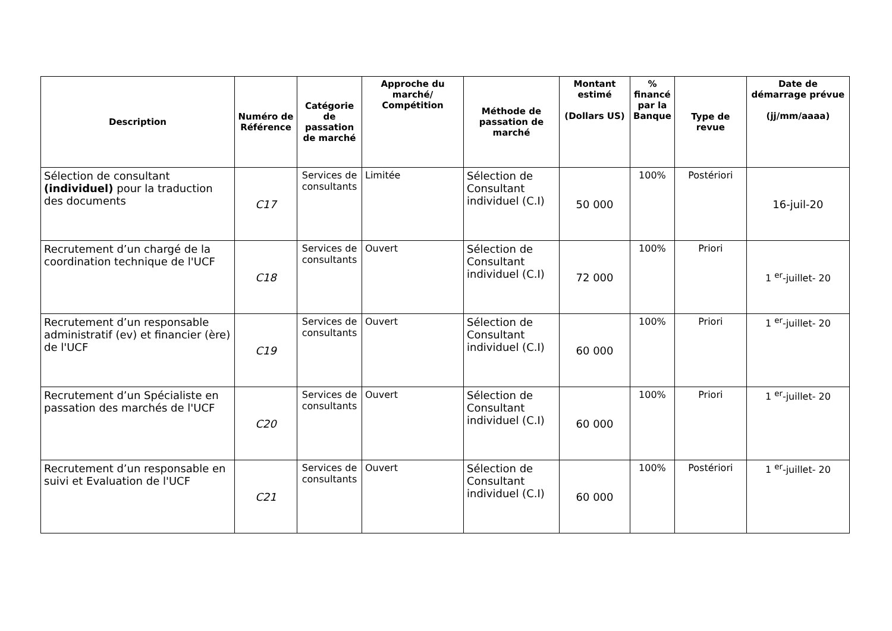| Description | Numéro de Référence | Catégorie de passation de marché | Approche du marché/ Compétition | Méthode de passation de marché | Montant estimé (Dollars US) | % financé par la Banque | Type de revue | Date de démarrage prévue (jj/mm/aaaa) |
| --- | --- | --- | --- | --- | --- | --- | --- | --- |
| Sélection de consultant (individuel) pour la traduction des documents | C17 | Services de consultants | Limitée | Sélection de Consultant individuel (C.I) | 50 000 | 100% | Postériori | 16-juil-20 |
| Recrutement d’un chargé de la coordination technique de l'UCF | C18 | Services de consultants | Ouvert | Sélection de Consultant individuel (C.I) | 72 000 | 100% | Priori | 1 <sup>er</sup>-juillet- 20 |
| Recrutement d’un responsable administratif (ev) et financier (ère) de l'UCF | C19 | Services de consultants | Ouvert | Sélection de Consultant individuel (C.I) | 60 000 | 100% | Priori | 1 <sup>er</sup>-juillet- 20 |
| Recrutement d’un Spécialiste en passation des marchés de l'UCF | C20 | Services de consultants | Ouvert | Sélection de Consultant individuel (C.I) | 60 000 | 100% | Priori | 1 <sup>er</sup>-juillet- 20 |
| Recrutement d’un responsable en suivi et Evaluation de l'UCF | C21 | Services de consultants | Ouvert | Sélection de Consultant individuel (C.I) | 60 000 | 100% | Postériori | 1 <sup>er</sup>-juillet- 20 |